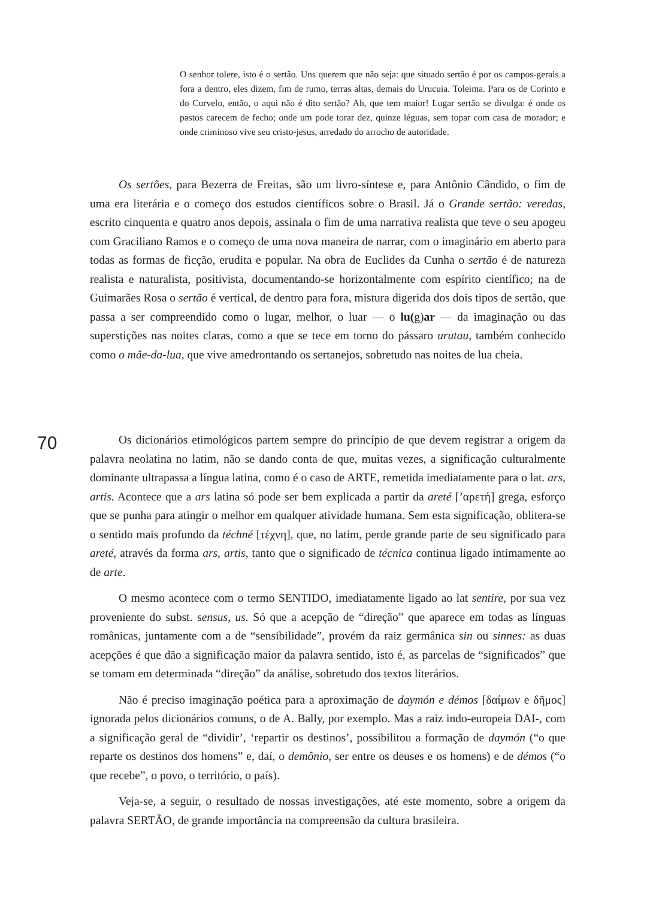O senhor tolere, isto é o sertão. Uns querem que não seja: que situado sertão é por os campos-gerais a fora a dentro, eles dizem, fim de rumo, terras altas, demais do Urucuia. Toleima. Para os de Corinto e do Curvelo, então, o aqui não é dito sertão? Ah, que tem maior! Lugar sertão se divulga: é onde os pastos carecem de fecho; onde um pode torar dez, quinze léguas, sem topar com casa de morador; e onde criminoso vive seu cristo-jesus, arredado do arrocho de autoridade.
Os sertões, para Bezerra de Freitas, são um livro-síntese e, para Antônio Cândido, o fim de uma era literária e o começo dos estudos científicos sobre o Brasil. Já o Grande sertão: veredas, escrito cinquenta e quatro anos depois, assinala o fim de uma narrativa realista que teve o seu apogeu com Graciliano Ramos e o começo de uma nova maneira de narrar, com o imaginário em aberto para todas as formas de ficção, erudita e popular. Na obra de Euclides da Cunha o sertão é de natureza realista e naturalista, positivista, documentando-se horizontalmente com espírito científico; na de Guimarães Rosa o sertão é vertical, de dentro para fora, mistura digerida dos dois tipos de sertão, que passa a ser compreendido como o lugar, melhor, o luar — o lu(g)ar — da imaginação ou das superstições nas noites claras, como a que se tece em torno do pássaro urutau, também conhecido como o mãe-da-lua, que vive amedrontando os sertanejos, sobretudo nas noites de lua cheia.
70
Os dicionários etimológicos partem sempre do princípio de que devem registrar a origem da palavra neolatina no latim, não se dando conta de que, muitas vezes, a significação culturalmente dominante ultrapassa a língua latina, como é o caso de ARTE, remetida imediatamente para o lat. ars, artis. Acontece que a ars latina só pode ser bem explicada a partir da areté [’αρετή] grega, esforço que se punha para atingir o melhor em qualquer atividade humana. Sem esta significação, oblitera-se o sentido mais profundo da téchné [τέχνη], que, no latim, perde grande parte de seu significado para areté, através da forma ars, artis, tanto que o significado de técnica continua ligado intimamente ao de arte.
O mesmo acontece com o termo SENTIDO, imediatamente ligado ao lat sentire, por sua vez proveniente do subst. sensus, us. Só que a acepção de “direção” que aparece em todas as línguas românicas, juntamente com a de “sensibilidade”, provém da raiz germânica sin ou sinnes: as duas acepções é que dão a significação maior da palavra sentido, isto é, as parcelas de “significados” que se tomam em determinada “direção” da análise, sobretudo dos textos literários.
Não é preciso imaginação poética para a aproximação de daymón e démos [δαίμων e δῆμος] ignorada pelos dicionários comuns, o de A. Bally, por exemplo. Mas a raiz indo-europeia DAI-, com a significação geral de “dividir’, ‘repartir os destinos’, possibilitou a formação de daymón (“o que reparte os destinos dos homens” e, daí, o demônio, ser entre os deuses e os homens) e de démos (“o que recebe”, o povo, o território, o país).
Veja-se, a seguir, o resultado de nossas investigações, até este momento, sobre a origem da palavra SERTÃO, de grande importância na compreensão da cultura brasileira.